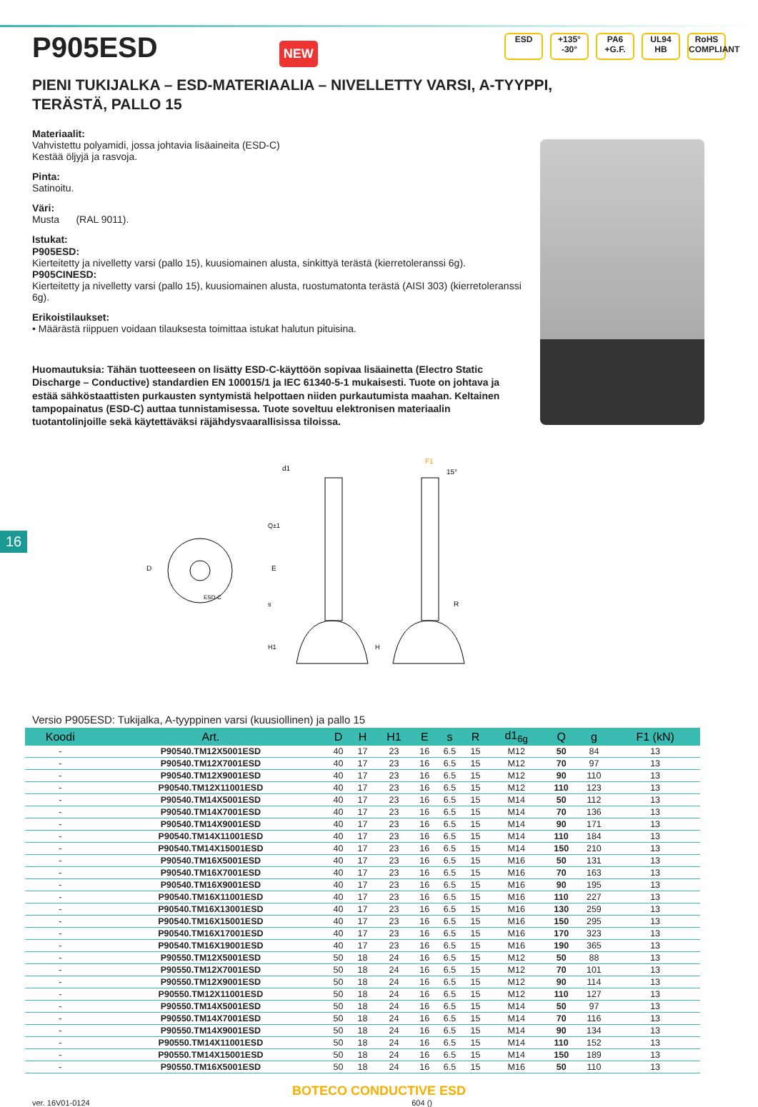P905ESD
NEW
ESD +135°
-30° PA6
+G.F. UL94
HB RoHS
COMPLIANT
PIENI TUKIJALKA – ESD-MATERIAALIA – NIVELLETTY VARSI, A-TYYPPI,
TERÄSTÄ, PALLO 15
Materiaalit:
Vahvistettu polyamidi, jossa johtavia lisäaineita (ESD-C)
Kestää öljyjä ja rasvoja.
Pinta:
Satinoitu.
Väri:
Musta (RAL 9011).
Istukat:
P905ESD:
Kierteitetty ja nivelletty varsi (pallo 15), kuusiomainen alusta, sinkittyä terästä (kierretoleranssi 6g).
P905CINESD:
Kierteitetty ja nivelletty varsi (pallo 15), kuusiomainen alusta, ruostumatonta terästä (AISI 303) (kierretoleranssi 6g).
Erikoistilaukset:
• Määrästä riippuen voidaan tilauksesta toimittaa istukat halutun pituisina.
Huomautuksia: Tähän tuotteeseen on lisätty ESD-C-käyttöön sopivaa lisäainetta (Electro Static Discharge – Conductive) standardien EN 100015/1 ja IEC 61340-5-1 mukaisesti. Tuote on johtava ja estää sähköstaattisten purkausten syntymistä helpottaen niiden purkautumista maahan. Keltainen tampopainatus (ESD-C) auttaa tunnistamisessa. Tuote soveltuu elektronisen materiaalin tuotantolinjoille sekä käytettäväksi räjähdysvaarallisissa tiloissa.
D
E
d1
ESD-C
Q±1
s
H1
H
15°
R
F1
16
Versio P905ESD: Tukijalka, A-tyyppinen varsi (kuusiollinen) ja pallo 15
| Koodi | Art. | D | H | H1 | E | s | R | d1<sub>6g</sub> | Q | g | F1 (kN) |
| --- | --- | --- | --- | --- | --- | --- | --- | --- | --- | --- | --- |
| - | P90540.TM12X5001ESD | 40 | 17 | 23 | 16 | 6.5 | 15 | M12 | 50 | 84 | 13 |
| - | P90540.TM12X7001ESD | 40 | 17 | 23 | 16 | 6.5 | 15 | M12 | 70 | 97 | 13 |
| - | P90540.TM12X9001ESD | 40 | 17 | 23 | 16 | 6.5 | 15 | M12 | 90 | 110 | 13 |
| - | P90540.TM12X11001ESD | 40 | 17 | 23 | 16 | 6.5 | 15 | M12 | 110 | 123 | 13 |
| - | P90540.TM14X5001ESD | 40 | 17 | 23 | 16 | 6.5 | 15 | M14 | 50 | 112 | 13 |
| - | P90540.TM14X7001ESD | 40 | 17 | 23 | 16 | 6.5 | 15 | M14 | 70 | 136 | 13 |
| - | P90540.TM14X9001ESD | 40 | 17 | 23 | 16 | 6.5 | 15 | M14 | 90 | 171 | 13 |
| - | P90540.TM14X11001ESD | 40 | 17 | 23 | 16 | 6.5 | 15 | M14 | 110 | 184 | 13 |
| - | P90540.TM14X15001ESD | 40 | 17 | 23 | 16 | 6.5 | 15 | M14 | 150 | 210 | 13 |
| - | P90540.TM16X5001ESD | 40 | 17 | 23 | 16 | 6.5 | 15 | M16 | 50 | 131 | 13 |
| - | P90540.TM16X7001ESD | 40 | 17 | 23 | 16 | 6.5 | 15 | M16 | 70 | 163 | 13 |
| - | P90540.TM16X9001ESD | 40 | 17 | 23 | 16 | 6.5 | 15 | M16 | 90 | 195 | 13 |
| - | P90540.TM16X11001ESD | 40 | 17 | 23 | 16 | 6.5 | 15 | M16 | 110 | 227 | 13 |
| - | P90540.TM16X13001ESD | 40 | 17 | 23 | 16 | 6.5 | 15 | M16 | 130 | 259 | 13 |
| - | P90540.TM16X15001ESD | 40 | 17 | 23 | 16 | 6.5 | 15 | M16 | 150 | 295 | 13 |
| - | P90540.TM16X17001ESD | 40 | 17 | 23 | 16 | 6.5 | 15 | M16 | 170 | 323 | 13 |
| - | P90540.TM16X19001ESD | 40 | 17 | 23 | 16 | 6.5 | 15 | M16 | 190 | 365 | 13 |
| - | P90550.TM12X5001ESD | 50 | 18 | 24 | 16 | 6.5 | 15 | M12 | 50 | 88 | 13 |
| - | P90550.TM12X7001ESD | 50 | 18 | 24 | 16 | 6.5 | 15 | M12 | 70 | 101 | 13 |
| - | P90550.TM12X9001ESD | 50 | 18 | 24 | 16 | 6.5 | 15 | M12 | 90 | 114 | 13 |
| - | P90550.TM12X11001ESD | 50 | 18 | 24 | 16 | 6.5 | 15 | M12 | 110 | 127 | 13 |
| - | P90550.TM14X5001ESD | 50 | 18 | 24 | 16 | 6.5 | 15 | M14 | 50 | 97 | 13 |
| - | P90550.TM14X7001ESD | 50 | 18 | 24 | 16 | 6.5 | 15 | M14 | 70 | 116 | 13 |
| - | P90550.TM14X9001ESD | 50 | 18 | 24 | 16 | 6.5 | 15 | M14 | 90 | 134 | 13 |
| - | P90550.TM14X11001ESD | 50 | 18 | 24 | 16 | 6.5 | 15 | M14 | 110 | 152 | 13 |
| - | P90550.TM14X15001ESD | 50 | 18 | 24 | 16 | 6.5 | 15 | M14 | 150 | 189 | 13 |
| - | P90550.TM16X5001ESD | 50 | 18 | 24 | 16 | 6.5 | 15 | M16 | 50 | 110 | 13 |
BOTECO CONDUCTIVE ESD
ver. 16V01-0124 604 ()